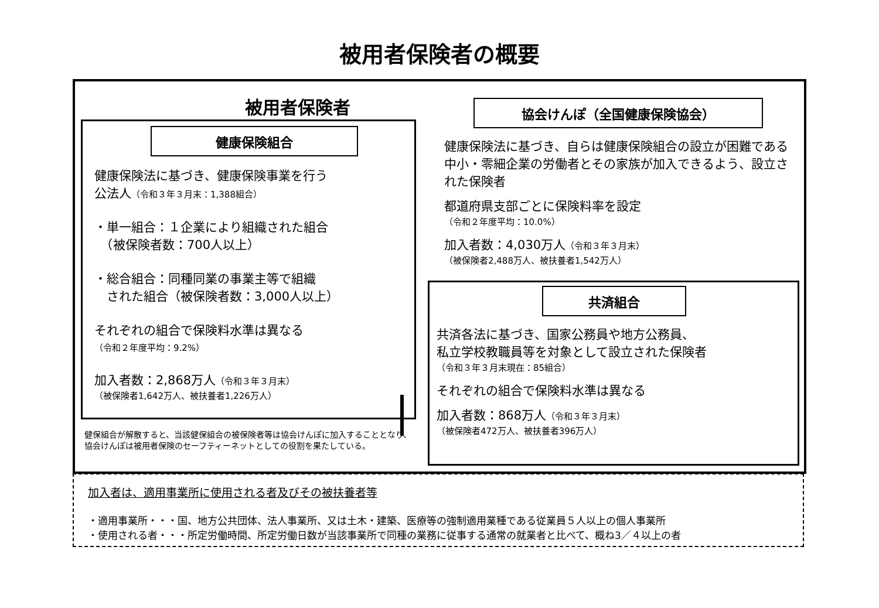被用者保険者の概要
被用者保険者
健康保険組合
健康保険法に基づき、健康保険事業を行う
公法人（令和３年３月末：1,388組合）
・単一組合：１企業により組織された組合
　（被保険者数：700人以上）
・総合組合：同種同業の事業主等で組織
　された組合（被保険者数：3,000人以上）
それぞれの組合で保険料水準は異なる
（令和２年度平均：9.2%）
加入者数：2,868万人（令和３年３月末）
（被保険者1,642万人、被扶養者1,226万人）
健保組合が解散すると、当該健保組合の被保険者等は協会けんぽに加入することとなり、協会けんぽは被用者保険のセーフティーネットとしての役割を果たしている。
協会けんぽ（全国健康保険協会）
健康保険法に基づき、自らは健康保険組合の設立が困難である中小・零細企業の労働者とその家族が加入できるよう、設立された保険者
都道府県支部ごとに保険料率を設定
（令和２年度平均：10.0%）
加入者数：4,030万人（令和３年３月末）
（被保険者2,488万人、被扶養者1,542万人）
共済組合
共済各法に基づき、国家公務員や地方公務員、
私立学校教職員等を対象として設立された保険者
（令和３年３月末現在：85組合）
それぞれの組合で保険料水準は異なる
加入者数：868万人（令和３年３月末）
（被保険者472万人、被扶養者396万人）
加入者は、適用事業所に使用される者及びその被扶養者等
・適用事業所・・・国、地方公共団体、法人事業所、又は土木・建築、医療等の強制適用業種である従業員５人以上の個人事業所
・使用される者・・・所定労働時間、所定労働日数が当該事業所で同種の業務に従事する通常の就業者と比べて、概ね3／４以上の者